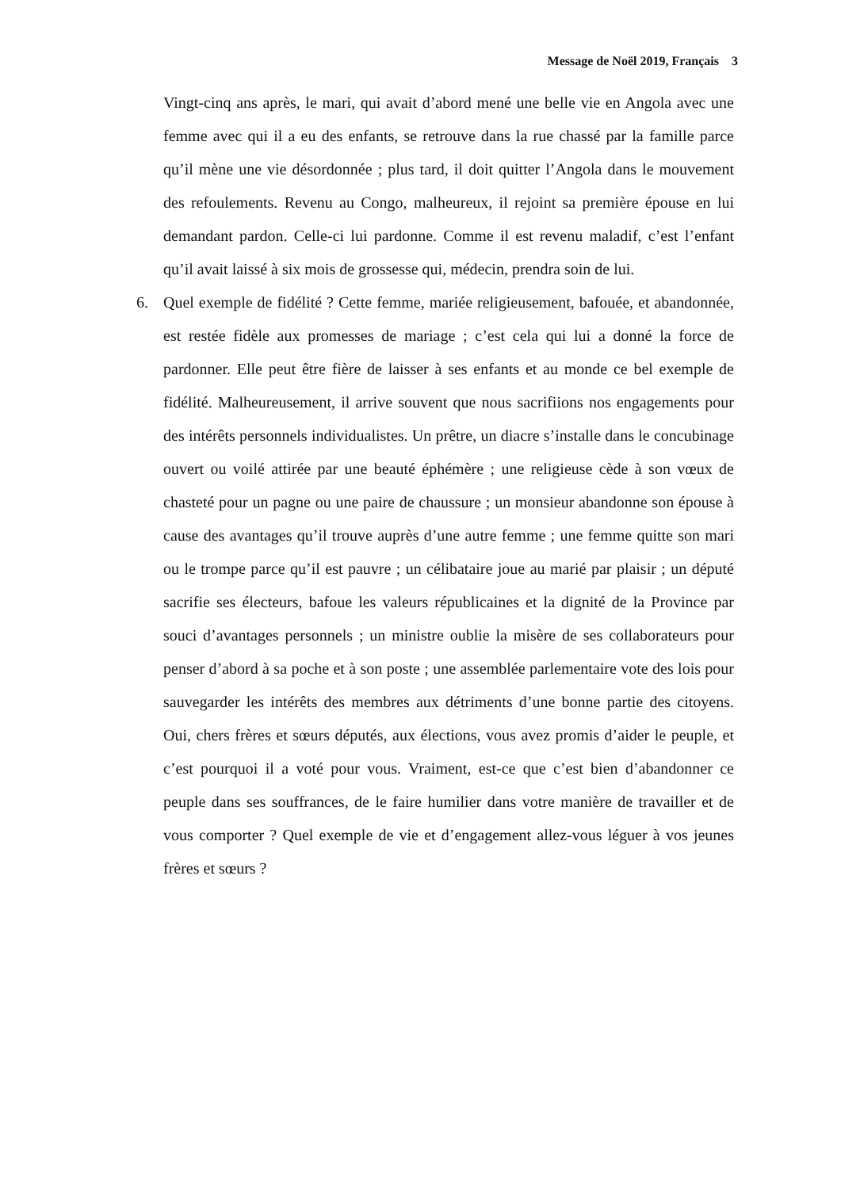Message de Noël 2019, Français 3
Vingt-cinq ans après, le mari, qui avait d’abord mené une belle vie en Angola avec une femme avec qui il a eu des enfants, se retrouve dans la rue chassé par la famille parce qu’il mène une vie désordonnée ; plus tard, il doit quitter l’Angola dans le mouvement des refoulements. Revenu au Congo, malheureux, il rejoint sa première épouse en lui demandant pardon. Celle-ci lui pardonne. Comme il est revenu maladif, c’est l’enfant qu’il avait laissé à six mois de grossesse qui, médecin, prendra soin de lui.
6. Quel exemple de fidélité ? Cette femme, mariée religieusement, bafouée, et abandonnée, est restée fidèle aux promesses de mariage ; c’est cela qui lui a donné la force de pardonner. Elle peut être fière de laisser à ses enfants et au monde ce bel exemple de fidélité. Malheureusement, il arrive souvent que nous sacrifiions nos engagements pour des intérêts personnels individualistes. Un prêtre, un diacre s’installe dans le concubinage ouvert ou voilé attirée par une beauté éphémère ; une religieuse cède à son vœux de chasteté pour un pagne ou une paire de chaussure ; un monsieur abandonne son épouse à cause des avantages qu’il trouve auprès d’une autre femme ; une femme quitte son mari ou le trompe parce qu’il est pauvre ; un célibataire joue au marié par plaisir ; un député sacrifie ses électeurs, bafoue les valeurs républicaines et la dignité de la Province par souci d’avantages personnels ; un ministre oublie la misère de ses collaborateurs pour penser d’abord à sa poche et à son poste ; une assemblée parlementaire vote des lois pour sauvegarder les intérêts des membres aux détriments d’une bonne partie des citoyens. Oui, chers frères et sœurs députés, aux élections, vous avez promis d’aider le peuple, et c’est pourquoi il a voté pour vous. Vraiment, est-ce que c’est bien d’abandonner ce peuple dans ses souffrances, de le faire humilier dans votre manière de travailler et de vous comporter ? Quel exemple de vie et d’engagement allez-vous léguer à vos jeunes frères et sœurs ?